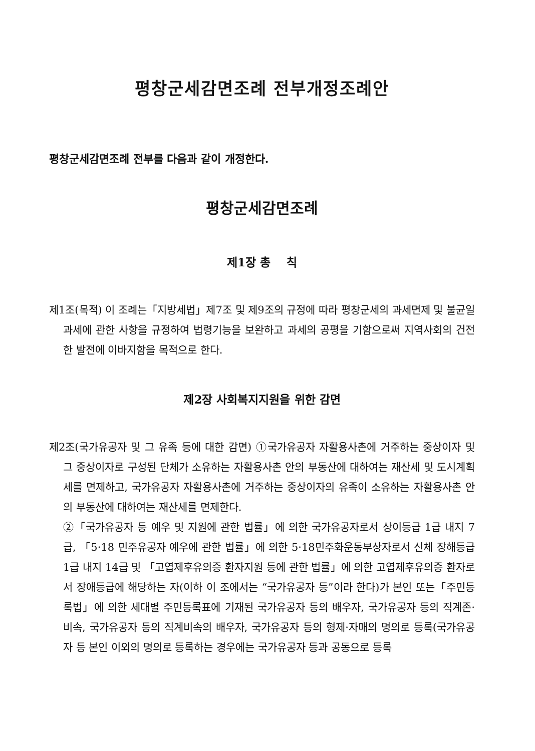평창군세감면조례 전부개정조례안
평창군세감면조례 전부를 다음과 같이 개정한다.
평창군세감면조례
제1장 총 칙
제1조(목적) 이 조례는「지방세법」제7조 및 제9조의 규정에 따라 평창군세의 과세면제 및 불균일 과세에 관한 사항을 규정하여 법령기능을 보완하고 과세의 공평을 기함으로써 지역사회의 건전한 발전에 이바지함을 목적으로 한다.
제2장 사회복지지원을 위한 감면
제2조(국가유공자 및 그 유족 등에 대한 감면) ①국가유공자 자활용사촌에 거주하는 중상이자 및 그 중상이자로 구성된 단체가 소유하는 자활용사촌 안의 부동산에 대하여는 재산세 및 도시계획세를 면제하고, 국가유공자 자활용사촌에 거주하는 중상이자의 유족이 소유하는 자활용사촌 안의 부동산에 대하여는 재산세를 면제한다.
②「국가유공자 등 예우 및 지원에 관한 법률」에 의한 국가유공자로서 상이등급 1급 내지 7급, 「5·18 민주유공자 예우에 관한 법률」에 의한 5·18민주화운동부상자로서 신체 장해등급 1급 내지 14급 및 「고엽제후유의증 환자지원 등에 관한 법률」에 의한 고엽제후유의증 환자로서 장애등급에 해당하는 자(이하 이 조에서는 “국가유공자 등”이라 한다)가 본인 또는「주민등록법」에 의한 세대별 주민등록표에 기재된 국가유공자 등의 배우자, 국가유공자 등의 직계존·비속, 국가유공자 등의 직계비속의 배우자, 국가유공자 등의 형제·자매의 명의로 등록(국가유공자 등 본인 이외의 명의로 등록하는 경우에는 국가유공자 등과 공동으로 등록